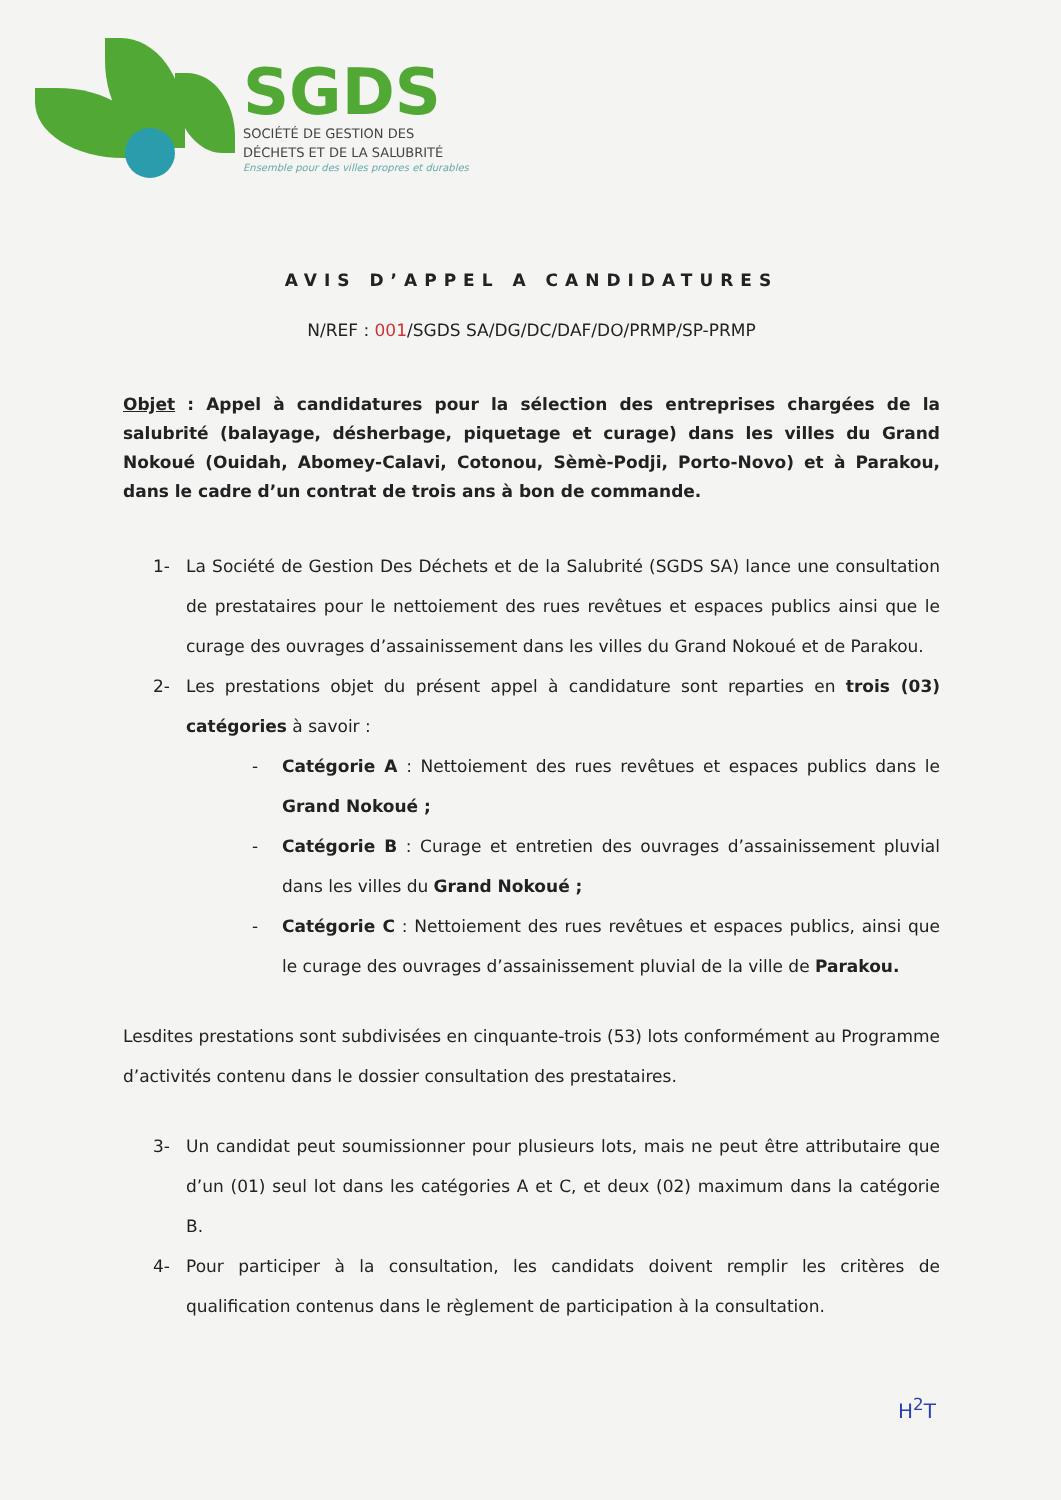SGDS
SOCIÉTÉ DE GESTION DES
DÉCHETS ET DE LA SALUBRITÉ
Ensemble pour des villes propres et durables
AVIS D’APPEL A CANDIDATURES
N/REF : 001/SGDS SA/DG/DC/DAF/DO/PRMP/SP-PRMP
Objet : Appel à candidatures pour la sélection des entreprises chargées de la salubrité (balayage, désherbage, piquetage et curage) dans les villes du Grand Nokoué (Ouidah, Abomey-Calavi, Cotonou, Sèmè-Podji, Porto-Novo) et à Parakou, dans le cadre d’un contrat de trois ans à bon de commande.
1- La Société de Gestion Des Déchets et de la Salubrité (SGDS SA) lance une consultation de prestataires pour le nettoiement des rues revêtues et espaces publics ainsi que le curage des ouvrages d’assainissement dans les villes du Grand Nokoué et de Parakou.
2- Les prestations objet du présent appel à candidature sont reparties en trois (03) catégories à savoir :
- Catégorie A : Nettoiement des rues revêtues et espaces publics dans le Grand Nokoué ;
- Catégorie B : Curage et entretien des ouvrages d’assainissement pluvial dans les villes du Grand Nokoué ;
- Catégorie C : Nettoiement des rues revêtues et espaces publics, ainsi que le curage des ouvrages d’assainissement pluvial de la ville de Parakou.
Lesdites prestations sont subdivisées en cinquante-trois (53) lots conformément au Programme d’activités contenu dans le dossier consultation des prestataires.
3- Un candidat peut soumissionner pour plusieurs lots, mais ne peut être attributaire que d’un (01) seul lot dans les catégories A et C, et deux (02) maximum dans la catégorie B.
4- Pour participer à la consultation, les candidats doivent remplir les critères de qualification contenus dans le règlement de participation à la consultation.
H<sup>2</sup>T